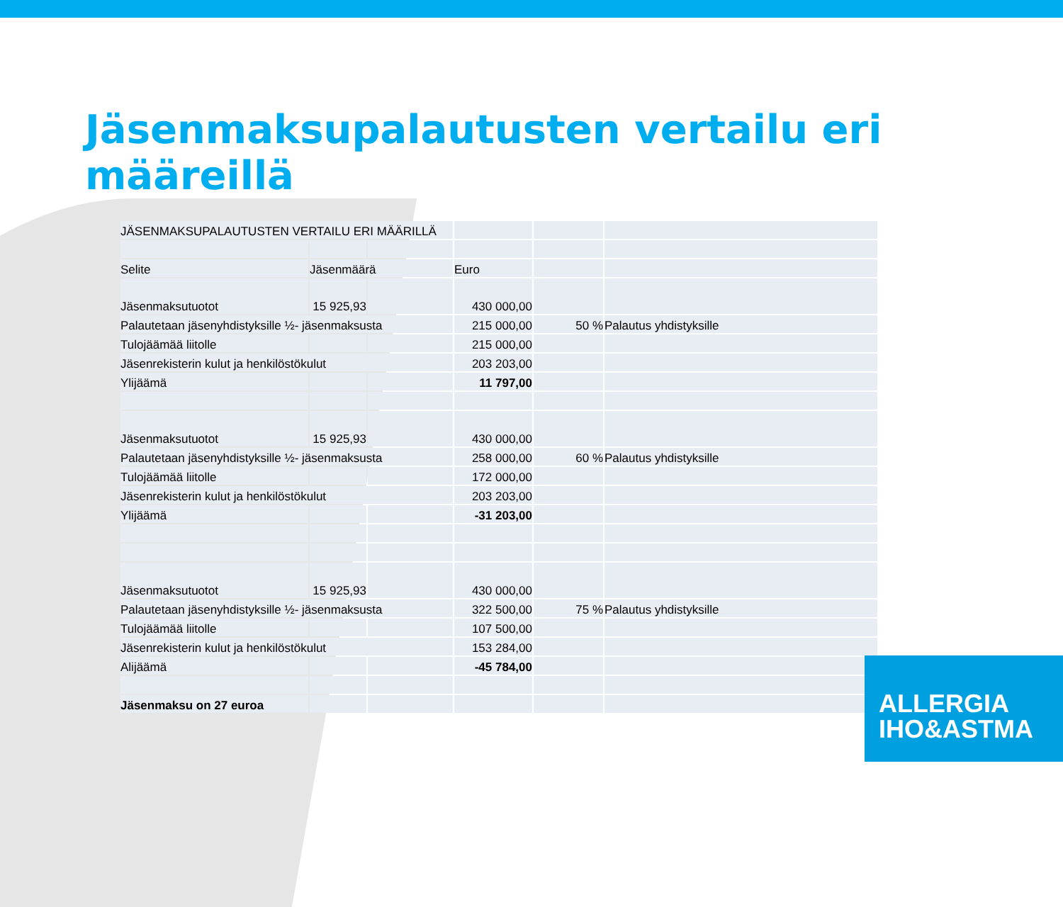Jäsenmaksupalautusten vertailu eri määreillä
| JÄSENMAKSUPALAUTUSTEN VERTAILU ERI MÄÄRILLÄ | | | | | |
| Selite | Jäsenmäärä | | Euro | | |
| Jäsenmaksutuotot | 15 925,93 | | 430 000,00 | | |
| Palautetaan jäsenyhdistyksille ½- jäsenmaksusta | | | 215 000,00 | 50 % | Palautus yhdistyksille |
| Tulojäämää liitolle | | | 215 000,00 | | |
| Jäsenrekisterin kulut ja henkilöstökulut | | | 203 203,00 | | |
| Ylijäämä | | | 11 797,00 | | |
| Jäsenmaksutuotot | 15 925,93 | | 430 000,00 | | |
| Palautetaan jäsenyhdistyksille ½- jäsenmaksusta | | | 258 000,00 | 60 % | Palautus yhdistyksille |
| Tulojäämää liitolle | | | 172 000,00 | | |
| Jäsenrekisterin kulut ja henkilöstökulut | | | 203 203,00 | | |
| Ylijäämä | | | -31 203,00 | | |
| Jäsenmaksutuotot | 15 925,93 | | 430 000,00 | | |
| Palautetaan jäsenyhdistyksille ½- jäsenmaksusta | | | 322 500,00 | 75 % | Palautus yhdistyksille |
| Tulojäämää liitolle | | | 107 500,00 | | |
| Jäsenrekisterin kulut ja henkilöstökulut | | | 153 284,00 | | |
| Alijäämä | | | -45 784,00 | | |
| Jäsenmaksu on 27 euroa | | | | | |
ALLERGIA
IHO&ASTMA